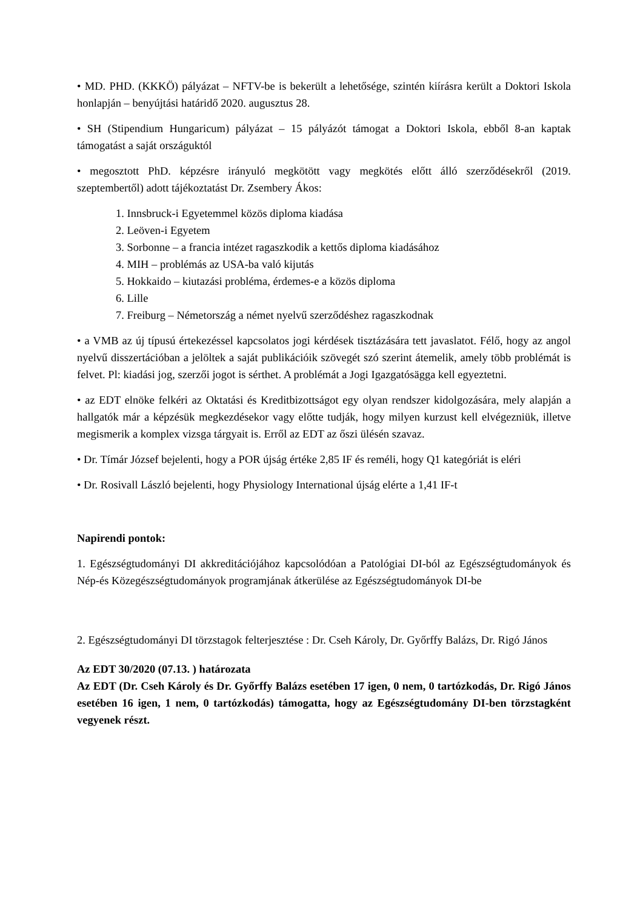• MD. PHD. (KKKÖ) pályázat – NFTV-be is bekerült a lehetősége, szintén kiírásra került a Doktori Iskola honlapján – benyújtási határidő 2020. augusztus 28.
• SH (Stipendium Hungaricum) pályázat – 15 pályázót támogat a Doktori Iskola, ebből 8-an kaptak támogatást a saját országuktól
• megosztott PhD. képzésre irányuló megkötött vagy megkötés előtt álló szerződésekről (2019. szeptembertől) adott tájékoztatást Dr. Zsembery Ákos:
1. Innsbruck-i Egyetemmel közös diploma kiadása
2. Leöven-i Egyetem
3. Sorbonne – a francia intézet ragaszkodik a kettős diploma kiadásához
4. MIH – problémás az USA-ba való kijutás
5. Hokkaido – kiutazási probléma, érdemes-e a közös diploma
6. Lille
7. Freiburg – Németország a német nyelvű szerződéshez ragaszkodnak
• a VMB az új típusú értekezéssel kapcsolatos jogi kérdések tisztázására tett javaslatot. Félő, hogy az angol nyelvű disszertációban a jelöltek a saját publikációik szövegét szó szerint átemelik, amely több problémát is felvet. Pl: kiadási jog, szerzői jogot is sérthet. A problémát a Jogi Igazgatósägga kell egyeztetni.
• az EDT elnöke felkéri az Oktatási és Kreditbizottságot egy olyan rendszer kidolgozására, mely alapján a hallgatók már a képzésük megkezdésekor vagy előtte tudják, hogy milyen kurzust kell elvégezniük, illetve megismerik a komplex vizsga tárgyait is. Erről az EDT az őszi ülésén szavaz.
• Dr. Tímár József bejelenti, hogy a POR újság értéke 2,85 IF és reméli, hogy Q1 kategóriát is eléri
• Dr. Rosivall László bejelenti, hogy Physiology International újság elérte a 1,41 IF-t
Napirendi pontok:
1. Egészségtudományi DI akkreditációjához kapcsolódóan a Patológiai DI-ból az Egészségtudományok és Nép-és Közegészségtudományok programjának átkerülése az Egészségtudományok DI-be
2. Egészségtudományi DI törzstagok felterjesztése : Dr. Cseh Károly, Dr. Győrffy Balázs, Dr. Rigó János
Az EDT 30/2020 (07.13. ) határozata
Az EDT (Dr. Cseh Károly és Dr. Győrffy Balázs esetében 17 igen, 0 nem, 0 tartózkodás, Dr. Rigó János esetében 16 igen, 1 nem, 0 tartózkodás) támogatta, hogy az Egészségtudomány DI-ben törzstagként vegyenek részt.